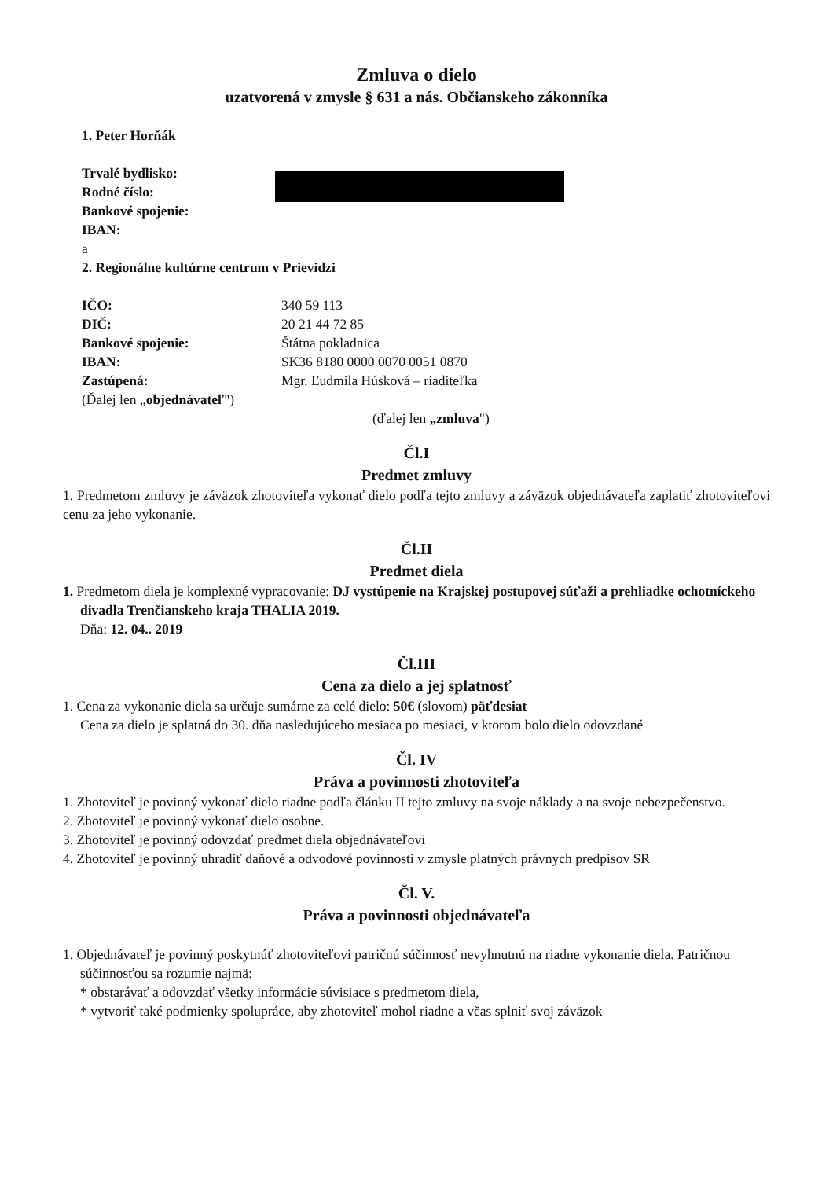Zmluva o dielo
uzatvorená v zmysle § 631 a nás. Občianskeho zákonníka
1. Peter Horňák
Trvalé bydlisko:
Rodné číslo:
Bankové spojenie:
IBAN:
a
2. Regionálne kultúrne centrum v Prievidzi
IČO: 340 59 113
DIČ: 20 21 44 72 85
Bankové spojenie: Štátna pokladnica
IBAN: SK36 8180 0000 0070 0051 0870
Zastúpená: Mgr. Ľudmila Húsková – riaditeľka
(Ďalej len „objednávateľ")
(ďalej len „zmluva")
Čl.I
Predmet zmluvy
1. Predmetom zmluvy je záväzok zhotoviteľa vykonať dielo podľa tejto zmluvy a záväzok objednávateľa zaplatiť zhotoviteľovi cenu za jeho vykonanie.
Čl.II
Predmet diela
1. Predmetom diela je komplexné vypracovanie: DJ vystúpenie na Krajskej postupovej súťaži a prehliadke ochotníckeho divadla Trenčianskeho kraja THALIA 2019.
Dňa: 12. 04.. 2019
Čl.III
Cena za dielo a jej splatnosť
1. Cena za vykonanie diela sa určuje sumárne za celé dielo: 50€ (slovom) päťdesiat
Cena za dielo je splatná do 30. dňa nasledujúceho mesiaca po mesiaci, v ktorom bolo dielo odovzdané
Čl. IV
Práva a povinnosti zhotoviteľa
1. Zhotoviteľ je povinný vykonať dielo riadne podľa článku II tejto zmluvy na svoje náklady a na svoje nebezpečenstvo.
2. Zhotoviteľ je povinný vykonať dielo osobne.
3. Zhotoviteľ je povinný odovzdať predmet diela objednávateľovi
4. Zhotoviteľ je povinný uhradiť daňové a odvodové povinnosti v zmysle platných právnych predpisov SR
Čl. V.
Práva a povinnosti objednávateľa
1. Objednávateľ je povinný poskytnúť zhotoviteľovi patričnú súčinnosť nevyhnutnú na riadne vykonanie diela. Patričnou súčinnosťou sa rozumie najmä:
* obstarávať a odovzdať všetky informácie súvisiace s predmetom diela,
* vytvoriť také podmienky spolupráce, aby zhotoviteľ mohol riadne a včas splniť svoj záväzok